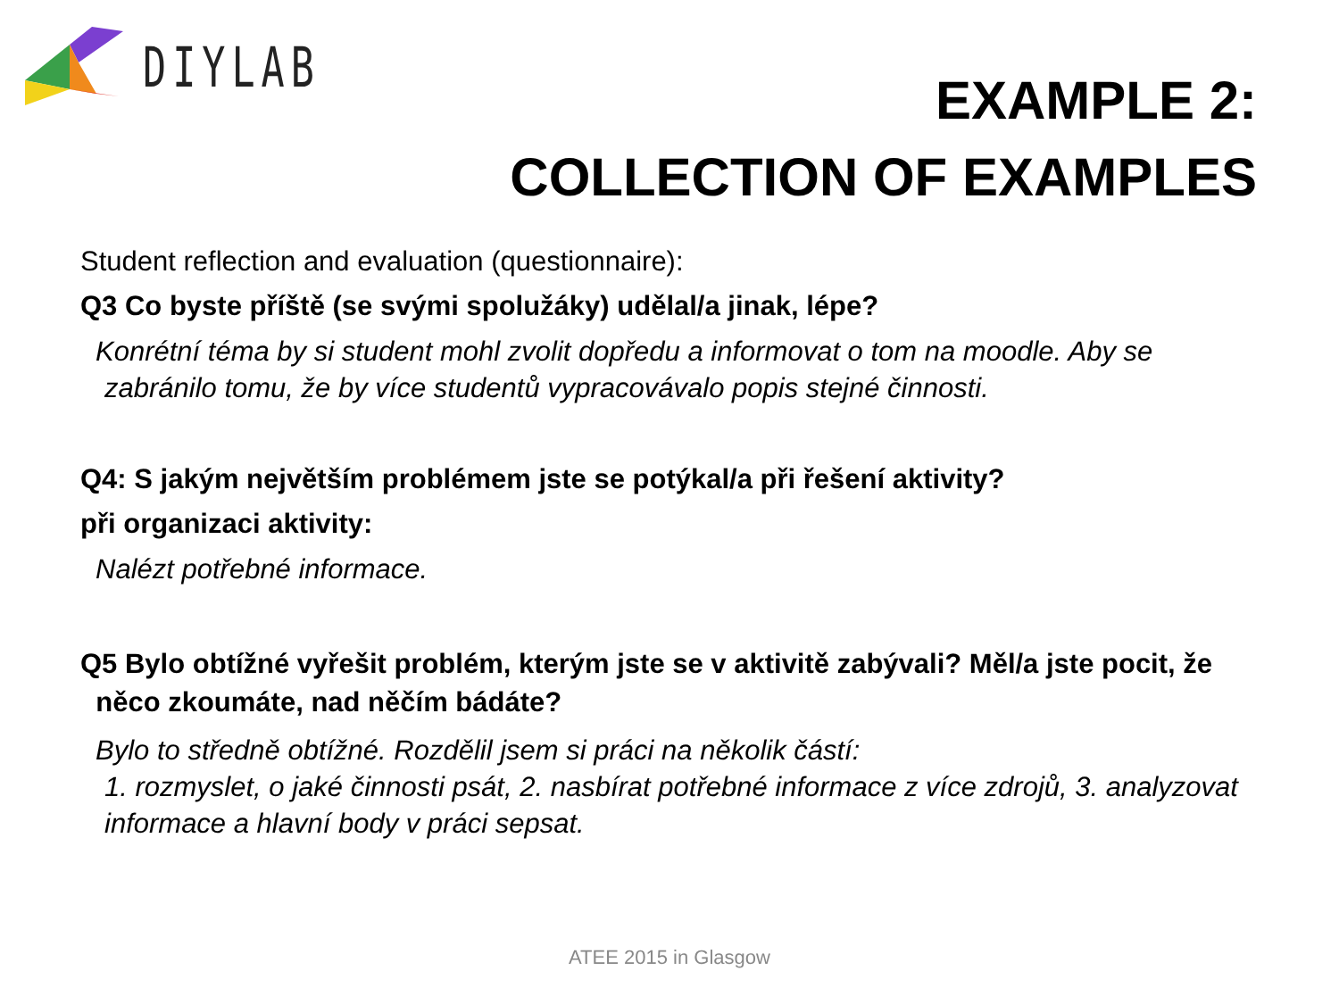DIYLAB
EXAMPLE 2:
COLLECTION OF EXAMPLES
Student reflection and evaluation (questionnaire):
Q3 Co byste příště (se svými spolužáky) udělal/a jinak, lépe?
Konrétní téma by si student mohl zvolit dopředu a informovat o tom na moodle. Aby se
zabránilo tomu, že by více studentů vypracovávalo popis stejné činnosti.
Q4: S jakým největším problémem jste se potýkal/a při řešení aktivity?
při organizaci aktivity:
Nalézt potřebné informace.
Q5 Bylo obtížné vyřešit problém, kterým jste se v aktivitě zabývali? Měl/a jste pocit, že
něco zkoumáte, nad něčím bádáte?
Bylo to středně obtížné. Rozdělil jsem si práci na několik částí:
1. rozmyslet, o jaké činnosti psát, 2. nasbírat potřebné informace z více zdrojů, 3. analyzovat
informace a hlavní body v práci sepsat.
ATEE 2015 in Glasgow